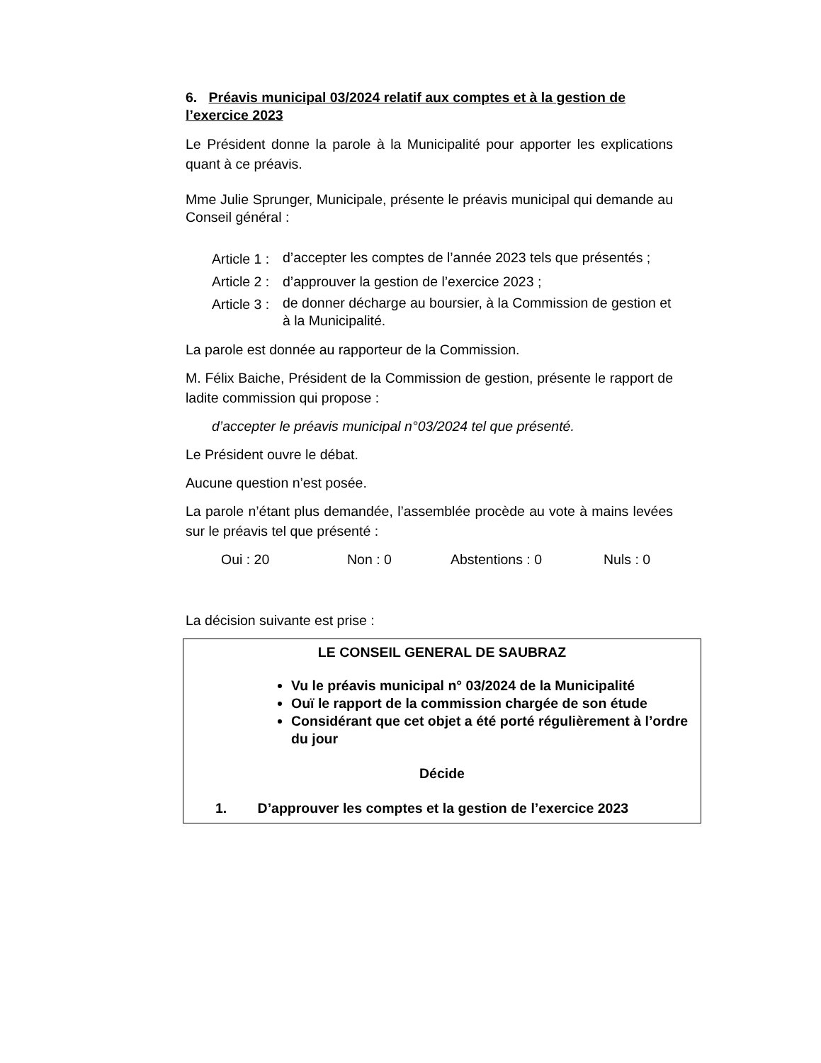6. Préavis municipal 03/2024 relatif aux comptes et à la gestion de l’exercice 2023
Le Président donne la parole à la Municipalité pour apporter les explications quant à ce préavis.
Mme Julie Sprunger, Municipale, présente le préavis municipal qui demande au Conseil général :
Article 1 : d’accepter les comptes de l’année 2023 tels que présentés ;
Article 2 : d’approuver la gestion de l’exercice 2023 ;
Article 3 : de donner décharge au boursier, à la Commission de gestion et à la Municipalité.
La parole est donnée au rapporteur de la Commission.
M. Félix Baiche, Président de la Commission de gestion, présente le rapport de ladite commission qui propose :
d’accepter le préavis municipal n°03/2024 tel que présenté.
Le Président ouvre le débat.
Aucune question n’est posée.
La parole n’étant plus demandée, l’assemblée procède au vote à mains levées sur le préavis tel que présenté :
Oui : 20 Non : 0 Abstentions : 0 Nuls : 0
La décision suivante est prise :
LE CONSEIL GENERAL DE SAUBRAZ
Vu le préavis municipal n° 03/2024 de la Municipalité
Ouï le rapport de la commission chargée de son étude
Considérant que cet objet a été porté régulièrement à l’ordre du jour
Décide
1. D’approuver les comptes et la gestion de l’exercice 2023